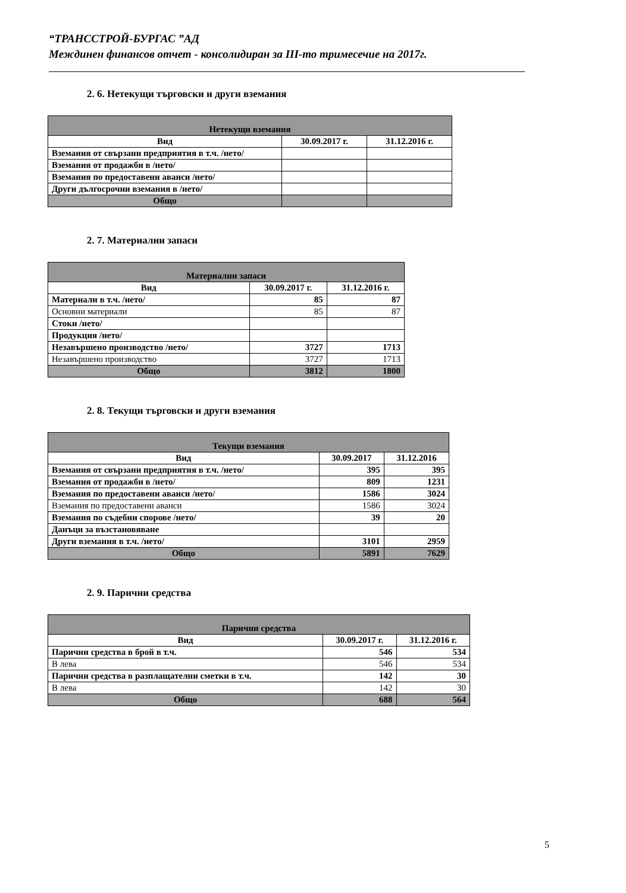“ТРАНССТРОЙ-БУРГАС ”АД
Междинен финансов отчет - консолидиран за III-то тримесечие на 2017г.
2. 6. Нетекущи търговски и други вземания
| Нетекущи вземания | | |
| Вид | 30.09.2017 г. | 31.12.2016 г. |
| Вземания от свързани предприятия в т.ч. /нето/ | | |
| Вземания от продажби в /нето/ | | |
| Вземания по предоставени аванси /нето/ | | |
| Други дългосрочни вземания в /нето/ | | |
| Общо | | |
2. 7. Материални запаси
| Материални запаси | | |
| Вид | 30.09.2017 г. | 31.12.2016 г. |
| Материали в т.ч. /нето/ | 85 | 87 |
| Основни материали | 85 | 87 |
| Стоки /нето/ | | |
| Продукция /нето/ | | |
| Незавършено производство /нето/ | 3727 | 1713 |
| Незавършено производство | 3727 | 1713 |
| Общо | 3812 | 1800 |
2. 8. Текущи търговски и други вземания
| Текущи вземания | | |
| Вид | 30.09.2017 | 31.12.2016 |
| Вземания от свързани предприятия в т.ч. /нето/ | 395 | 395 |
| Вземания от продажби в /нето/ | 809 | 1231 |
| Вземания по предоставени аванси /нето/ | 1586 | 3024 |
| Вземания по предоставени аванси | 1586 | 3024 |
| Вземания по съдебни спорове /нето/ | 39 | 20 |
| Данъци за възстановяване | | |
| Други вземания в т.ч. /нето/ | 3101 | 2959 |
| Общо | 5891 | 7629 |
2. 9. Парични средства
| Парични средства | | |
| Вид | 30.09.2017 г. | 31.12.2016 г. |
| Парични средства в брой в т.ч. | 546 | 534 |
| В лева | 546 | 534 |
| Парични средства в разплащателни сметки в т.ч. | 142 | 30 |
| В лева | 142 | 30 |
| Общо | 688 | 564 |
5